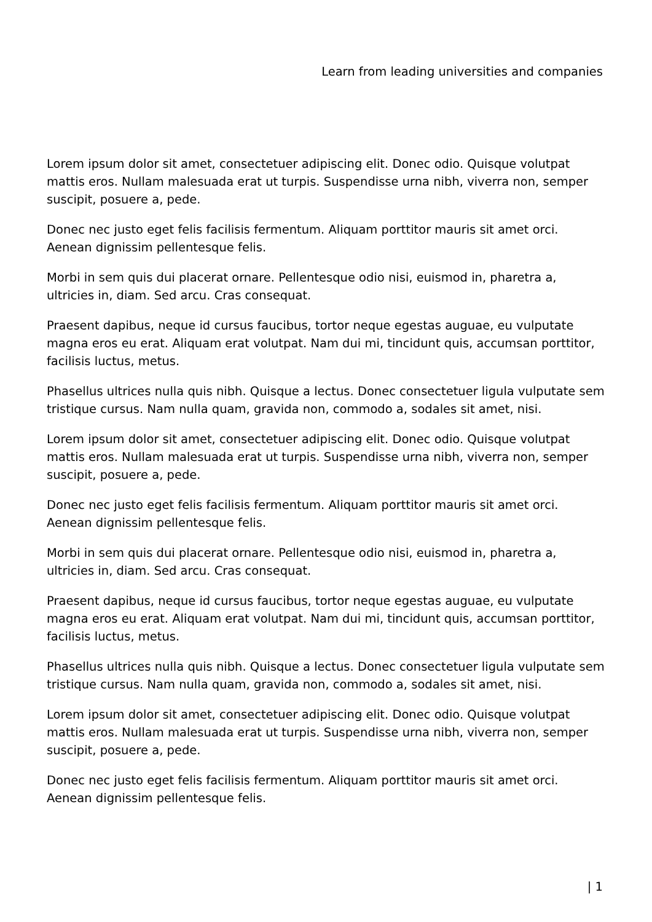Learn from leading universities and companies
Lorem ipsum dolor sit amet, consectetuer adipiscing elit. Donec odio. Quisque volutpat mattis eros. Nullam malesuada erat ut turpis. Suspendisse urna nibh, viverra non, semper suscipit, posuere a, pede.
Donec nec justo eget felis facilisis fermentum. Aliquam porttitor mauris sit amet orci. Aenean dignissim pellentesque felis.
Morbi in sem quis dui placerat ornare. Pellentesque odio nisi, euismod in, pharetra a, ultricies in, diam. Sed arcu. Cras consequat.
Praesent dapibus, neque id cursus faucibus, tortor neque egestas auguae, eu vulputate magna eros eu erat. Aliquam erat volutpat. Nam dui mi, tincidunt quis, accumsan porttitor, facilisis luctus, metus.
Phasellus ultrices nulla quis nibh. Quisque a lectus. Donec consectetuer ligula vulputate sem tristique cursus. Nam nulla quam, gravida non, commodo a, sodales sit amet, nisi.
Lorem ipsum dolor sit amet, consectetuer adipiscing elit. Donec odio. Quisque volutpat mattis eros. Nullam malesuada erat ut turpis. Suspendisse urna nibh, viverra non, semper suscipit, posuere a, pede.
Donec nec justo eget felis facilisis fermentum. Aliquam porttitor mauris sit amet orci. Aenean dignissim pellentesque felis.
Morbi in sem quis dui placerat ornare. Pellentesque odio nisi, euismod in, pharetra a, ultricies in, diam. Sed arcu. Cras consequat.
Praesent dapibus, neque id cursus faucibus, tortor neque egestas auguae, eu vulputate magna eros eu erat. Aliquam erat volutpat. Nam dui mi, tincidunt quis, accumsan porttitor, facilisis luctus, metus.
Phasellus ultrices nulla quis nibh. Quisque a lectus. Donec consectetuer ligula vulputate sem tristique cursus. Nam nulla quam, gravida non, commodo a, sodales sit amet, nisi.
Lorem ipsum dolor sit amet, consectetuer adipiscing elit. Donec odio. Quisque volutpat mattis eros. Nullam malesuada erat ut turpis. Suspendisse urna nibh, viverra non, semper suscipit, posuere a, pede.
Donec nec justo eget felis facilisis fermentum. Aliquam porttitor mauris sit amet orci. Aenean dignissim pellentesque felis.
| 1